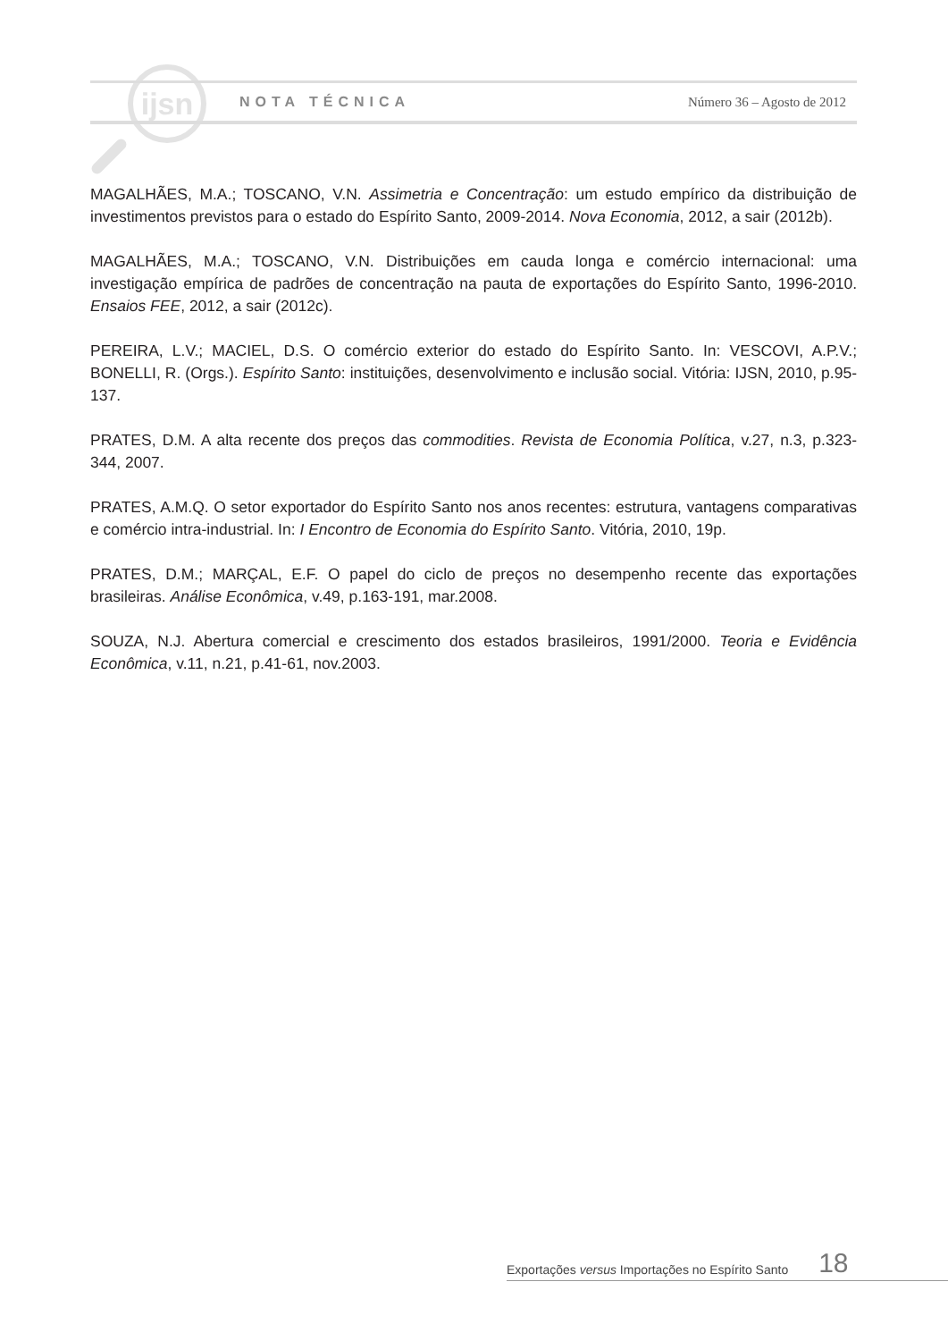ijsn
NOTA TÉCNICA Número 36 – Agosto de 2012
MAGALHÃES, M.A.; TOSCANO, V.N. Assimetria e Concentração: um estudo empírico da distribuição de investimentos previstos para o estado do Espírito Santo, 2009-2014. Nova Economia, 2012, a sair (2012b).
MAGALHÃES, M.A.; TOSCANO, V.N. Distribuições em cauda longa e comércio internacional: uma investigação empírica de padrões de concentração na pauta de exportações do Espírito Santo, 1996-2010. Ensaios FEE, 2012, a sair (2012c).
PEREIRA, L.V.; MACIEL, D.S. O comércio exterior do estado do Espírito Santo. In: VESCOVI, A.P.V.; BONELLI, R. (Orgs.). Espírito Santo: instituições, desenvolvimento e inclusão social. Vitória: IJSN, 2010, p.95-137.
PRATES, D.M. A alta recente dos preços das commodities. Revista de Economia Política, v.27, n.3, p.323-344, 2007.
PRATES, A.M.Q. O setor exportador do Espírito Santo nos anos recentes: estrutura, vantagens comparativas e comércio intra-industrial. In: I Encontro de Economia do Espírito Santo. Vitória, 2010, 19p.
PRATES, D.M.; MARÇAL, E.F. O papel do ciclo de preços no desempenho recente das exportações brasileiras. Análise Econômica, v.49, p.163-191, mar.2008.
SOUZA, N.J. Abertura comercial e crescimento dos estados brasileiros, 1991/2000. Teoria e Evidência Econômica, v.11, n.21, p.41-61, nov.2003.
Exportações versus Importações no Espírito Santo 18